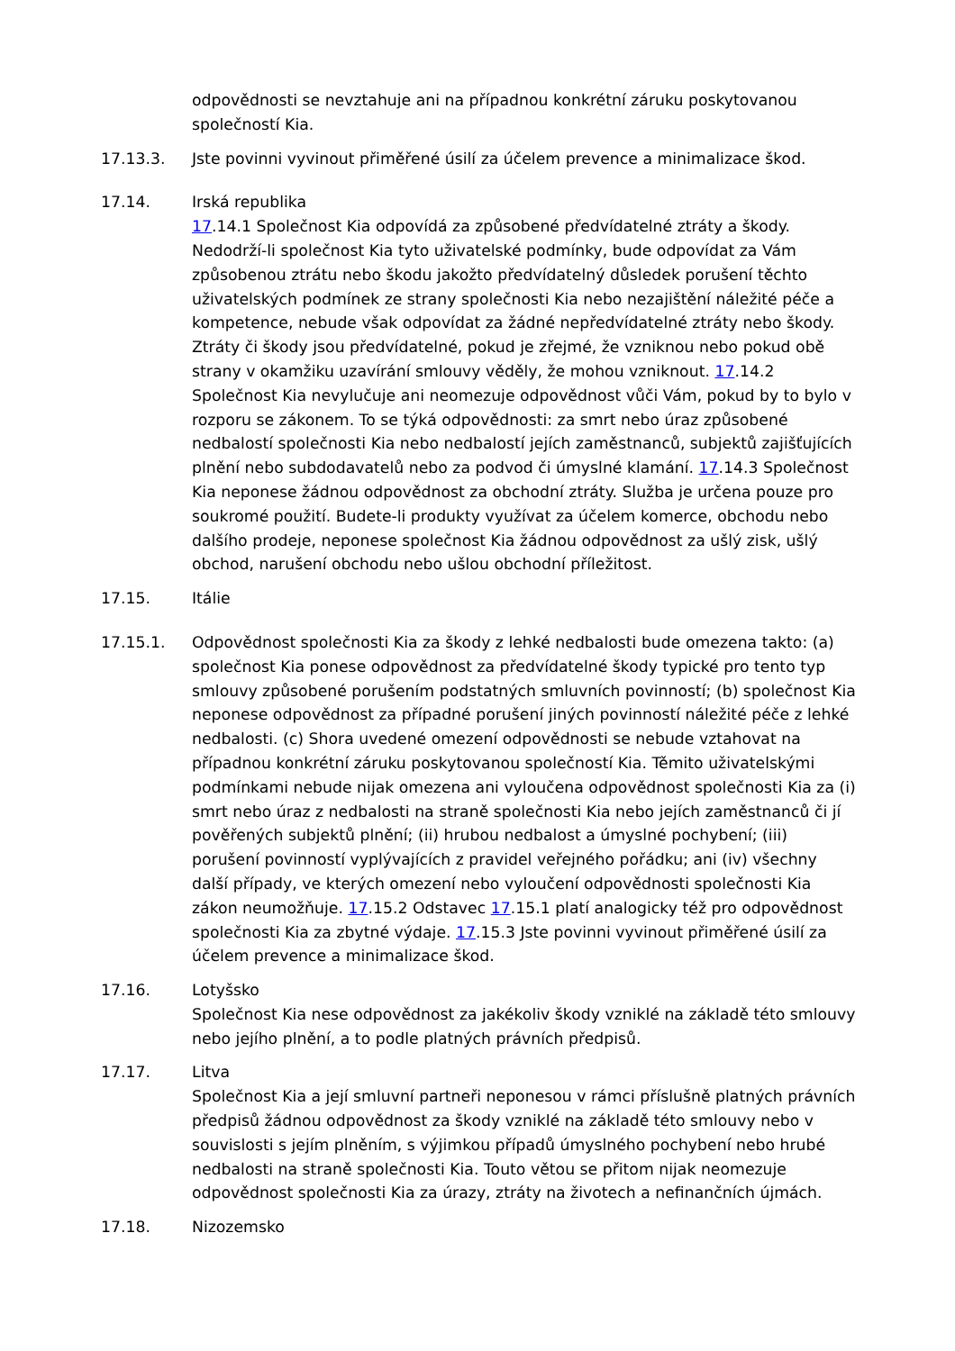odpovědnosti se nevztahuje ani na případnou konkrétní záruku poskytovanou společností Kia.
17.13.3. Jste povinni vyvinout přiměřené úsilí za účelem prevence a minimalizace škod.
17.14. Irská republika
17.14.1 Společnost Kia odpovídá za způsobené předvídatelné ztráty a škody. Nedodrží-li společnost Kia tyto uživatelské podmínky, bude odpovídat za Vám způsobenou ztrátu nebo škodu jakožto předvídatelný důsledek porušení těchto uživatelských podmínek ze strany společnosti Kia nebo nezajištění náležité péče a kompetence, nebude však odpovídat za žádné nepředvídatelné ztráty nebo škody. Ztráty či škody jsou předvídatelné, pokud je zřejmé, že vzniknou nebo pokud obě strany v okamžiku uzavírání smlouvy věděly, že mohou vzniknout. 17.14.2 Společnost Kia nevylučuje ani neomezuje odpovědnost vůči Vám, pokud by to bylo v rozporu se zákonem. To se týká odpovědnosti: za smrt nebo úraz způsobené nedbalostí společnosti Kia nebo nedbalostí jejích zaměstnanců, subjektů zajišťujících plnění nebo subdodavatelů nebo za podvod či úmyslné klamání. 17.14.3 Společnost Kia neponese žádnou odpovědnost za obchodní ztráty. Služba je určena pouze pro soukromé použití. Budete-li produkty využívat za účelem komerce, obchodu nebo dalšího prodeje, neponese společnost Kia žádnou odpovědnost za ušlý zisk, ušlý obchod, narušení obchodu nebo ušlou obchodní příležitost.
17.15. Itálie
17.15.1. Odpovědnost společnosti Kia za škody z lehké nedbalosti bude omezena takto: (a) společnost Kia ponese odpovědnost za předvídatelné škody typické pro tento typ smlouvy způsobené porušením podstatných smluvních povinností; (b) společnost Kia neponese odpovědnost za případné porušení jiných povinností náležité péče z lehké nedbalosti. (c) Shora uvedené omezení odpovědnosti se nebude vztahovat na případnou konkrétní záruku poskytovanou společností Kia. Těmito uživatelskými podmínkami nebude nijak omezena ani vyloučena odpovědnost společnosti Kia za (i) smrt nebo úraz z nedbalosti na straně společnosti Kia nebo jejích zaměstnanců či jí pověřených subjektů plnění; (ii) hrubou nedbalost a úmyslné pochybení; (iii) porušení povinností vyplývajících z pravidel veřejného pořádku; ani (iv) všechny další případy, ve kterých omezení nebo vyloučení odpovědnosti společnosti Kia zákon neumožňuje. 17.15.2 Odstavec 17.15.1 platí analogicky též pro odpovědnost společnosti Kia za zbytné výdaje. 17.15.3 Jste povinni vyvinout přiměřené úsilí za účelem prevence a minimalizace škod.
17.16. Lotyšsko
Společnost Kia nese odpovědnost za jakékoliv škody vzniklé na základě této smlouvy nebo jejího plnění, a to podle platných právních předpisů.
17.17. Litva
Společnost Kia a její smluvní partneři neponesou v rámci příslušně platných právních předpisů žádnou odpovědnost za škody vzniklé na základě této smlouvy nebo v souvislosti s jejím plněním, s výjimkou případů úmyslného pochybení nebo hrubé nedbalosti na straně společnosti Kia. Touto větou se přitom nijak neomezuje odpovědnost společnosti Kia za úrazy, ztráty na životech a nefinančních újmách.
17.18. Nizozemsko